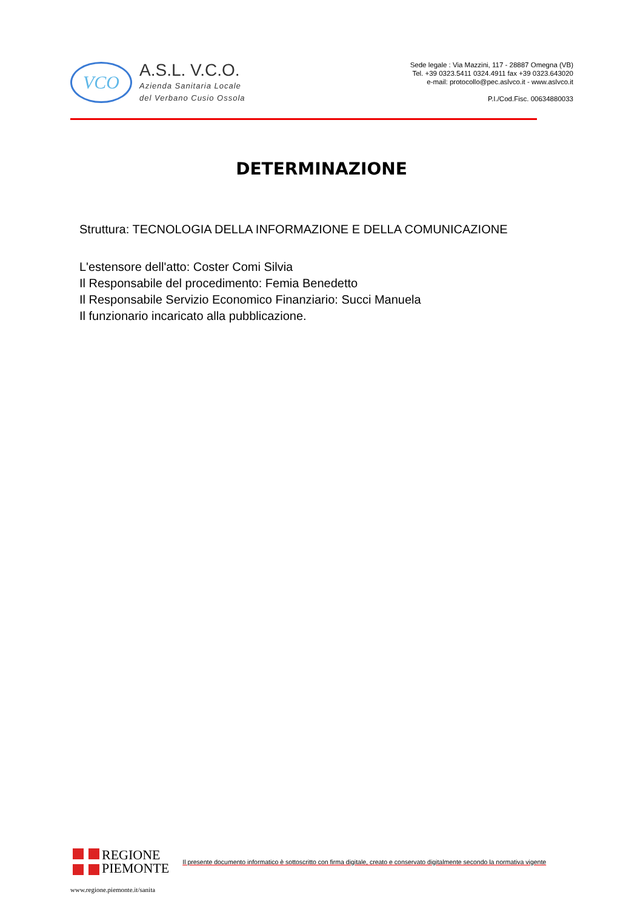VCO
A.S.L. V.C.O.
Azienda Sanitaria Locale
del Verbano Cusio Ossola
Sede legale : Via Mazzini, 117 - 28887 Omegna (VB)
Tel. +39 0323.5411 0324.4911 fax +39 0323.643020
e-mail: protocollo@pec.aslvco.it - www.aslvco.it
P.I./Cod.Fisc. 00634880033
DETERMINAZIONE
Struttura: TECNOLOGIA DELLA INFORMAZIONE E DELLA COMUNICAZIONE
L'estensore dell'atto: Coster Comi Silvia
Il Responsabile del procedimento: Femia Benedetto
Il Responsabile Servizio Economico Finanziario: Succi Manuela
Il funzionario incaricato alla pubblicazione.
REGIONE
PIEMONTE
Il presente documento informatico è sottoscritto con firma digitale, creato e conservato digitalmente secondo la normativa vigente
www.regione.piemonte.it/sanita